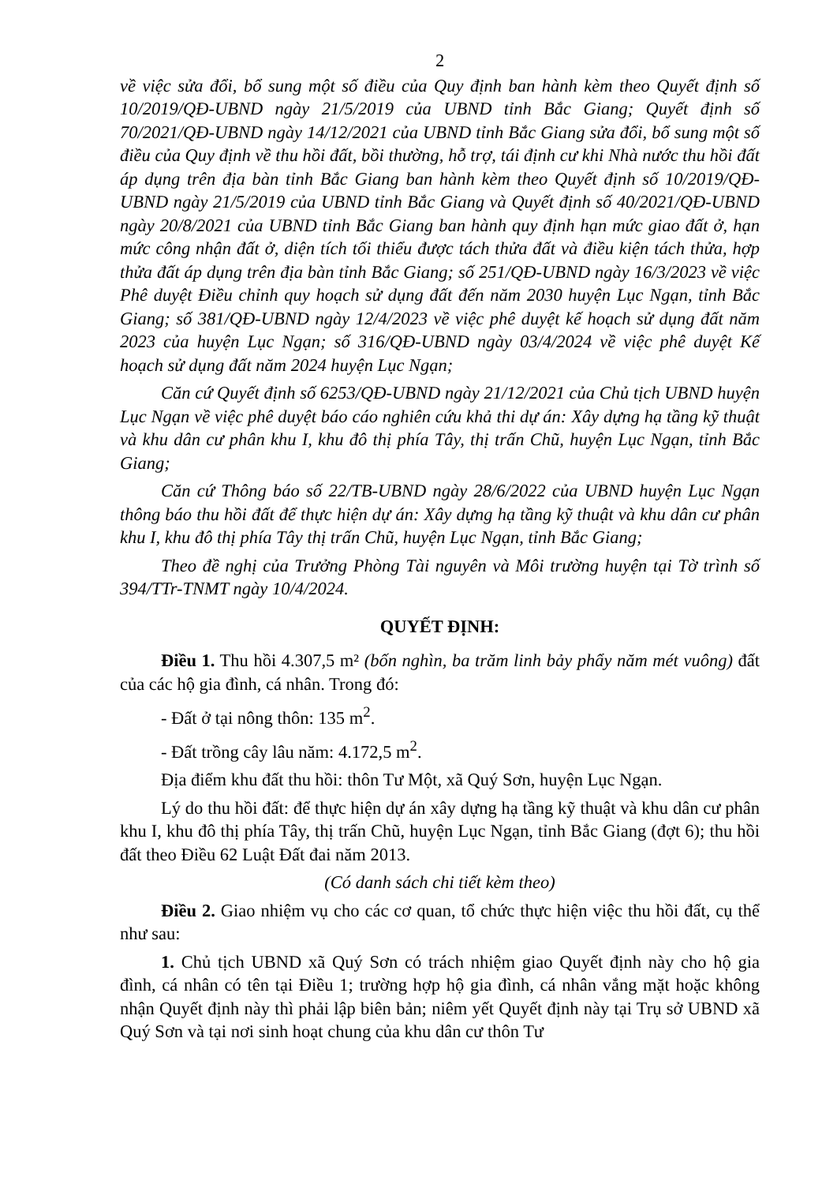2
về việc sửa đổi, bổ sung một số điều của Quy định ban hành kèm theo Quyết định số 10/2019/QĐ-UBND ngày 21/5/2019 của UBND tỉnh Bắc Giang; Quyết định số 70/2021/QĐ-UBND ngày 14/12/2021 của UBND tỉnh Bắc Giang sửa đổi, bổ sung một số điều của Quy định về thu hồi đất, bồi thường, hỗ trợ, tái định cư khi Nhà nước thu hồi đất áp dụng trên địa bàn tỉnh Bắc Giang ban hành kèm theo Quyết định số 10/2019/QĐ-UBND ngày 21/5/2019 của UBND tỉnh Bắc Giang và Quyết định số 40/2021/QĐ-UBND ngày 20/8/2021 của UBND tỉnh Bắc Giang ban hành quy định hạn mức giao đất ở, hạn mức công nhận đất ở, diện tích tối thiểu được tách thửa đất và điều kiện tách thửa, hợp thửa đất áp dụng trên địa bàn tỉnh Bắc Giang; số 251/QĐ-UBND ngày 16/3/2023 về việc Phê duyệt Điều chỉnh quy hoạch sử dụng đất đến năm 2030 huyện Lục Ngạn, tỉnh Bắc Giang; số 381/QĐ-UBND ngày 12/4/2023 về việc phê duyệt kế hoạch sử dụng đất năm 2023 của huyện Lục Ngạn; số 316/QĐ-UBND ngày 03/4/2024 về việc phê duyệt Kế hoạch sử dụng đất năm 2024 huyện Lục Ngạn;
Căn cứ Quyết định số 6253/QĐ-UBND ngày 21/12/2021 của Chủ tịch UBND huyện Lục Ngạn về việc phê duyệt báo cáo nghiên cứu khả thi dự án: Xây dựng hạ tầng kỹ thuật và khu dân cư phân khu I, khu đô thị phía Tây, thị trấn Chũ, huyện Lục Ngạn, tỉnh Bắc Giang;
Căn cứ Thông báo số 22/TB-UBND ngày 28/6/2022 của UBND huyện Lục Ngạn thông báo thu hồi đất để thực hiện dự án: Xây dựng hạ tầng kỹ thuật và khu dân cư phân khu I, khu đô thị phía Tây thị trấn Chũ, huyện Lục Ngạn, tỉnh Bắc Giang;
Theo đề nghị của Trưởng Phòng Tài nguyên và Môi trường huyện tại Tờ trình số 394/TTr-TNMT ngày 10/4/2024.
QUYẾT ĐỊNH:
Điều 1. Thu hồi 4.307,5 m² (bốn nghìn, ba trăm linh bảy phẩy năm mét vuông) đất của các hộ gia đình, cá nhân. Trong đó:
- Đất ở tại nông thôn: 135 m<sup>2</sup>.
- Đất trồng cây lâu năm: 4.172,5 m<sup>2</sup>.
Địa điểm khu đất thu hồi: thôn Tư Một, xã Quý Sơn, huyện Lục Ngạn.
Lý do thu hồi đất: để thực hiện dự án xây dựng hạ tầng kỹ thuật và khu dân cư phân khu I, khu đô thị phía Tây, thị trấn Chũ, huyện Lục Ngạn, tỉnh Bắc Giang (đợt 6); thu hồi đất theo Điều 62 Luật Đất đai năm 2013.
(Có danh sách chi tiết kèm theo)
Điều 2. Giao nhiệm vụ cho các cơ quan, tổ chức thực hiện việc thu hồi đất, cụ thể như sau:
1. Chủ tịch UBND xã Quý Sơn có trách nhiệm giao Quyết định này cho hộ gia đình, cá nhân có tên tại Điều 1; trường hợp hộ gia đình, cá nhân vắng mặt hoặc không nhận Quyết định này thì phải lập biên bản; niêm yết Quyết định này tại Trụ sở UBND xã Quý Sơn và tại nơi sinh hoạt chung của khu dân cư thôn Tư